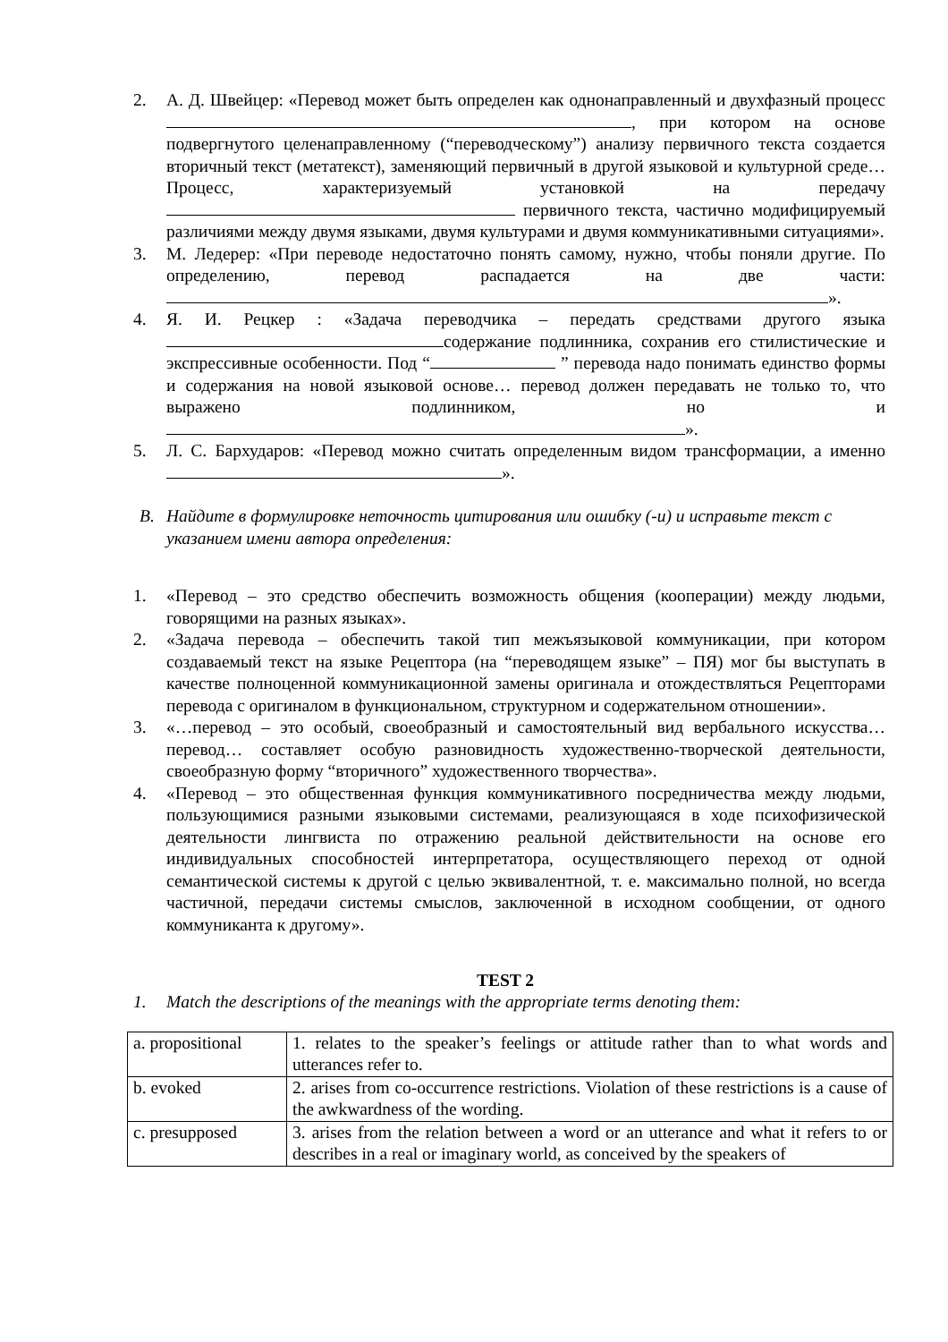2. А. Д. Швейцер: «Перевод может быть определен как однонаправленный и двухфазный процесс , при котором на основе подвергнутого целенаправленному (“переводческому”) анализу первичного текста создается вторичный текст (метатекст), заменяющий первичный в другой языковой и культурной среде… Процесс, характеризуемый установкой на передачу первичного текста, частично модифицируемый различиями между двумя языками, двумя культурами и двумя коммуникативными ситуациями».
3. М. Ледерер: «При переводе недостаточно понять самому, нужно, чтобы поняли другие. По определению, перевод распадается на две части: ».
4. Я. И. Рецкер : «Задача переводчика – передать средствами другого языка содержание подлинника, сохранив его стилистические и экспрессивные особенности. Под “ ” перевода надо понимать единство формы и содержания на новой языковой основе… перевод должен передавать не только то, что выражено подлинником, но и ».
5. Л. С. Бархударов: «Перевод можно считать определенным видом трансформации, а именно ».
B. Найдите в формулировке неточность цитирования или ошибку (-и) и исправьте текст с указанием имени автора определения:
1. «Перевод – это средство обеспечить возможность общения (кооперации) между людьми, говорящими на разных языках».
2. «Задача перевода – обеспечить такой тип межъязыковой коммуникации, при котором создаваемый текст на языке Рецептора (на “переводящем языке” – ПЯ) мог бы выступать в качестве полноценной коммуникационной замены оригинала и отождествляться Рецепторами перевода с оригиналом в функциональном, структурном и содержательном отношении».
3. «…перевод – это особый, своеобразный и самостоятельный вид вербального искусства… перевод… составляет особую разновидность художественно-творческой деятельности, своеобразную форму “вторичного” художественного творчества».
4. «Перевод – это общественная функция коммуникативного посредничества между людьми, пользующимися разными языковыми системами, реализующаяся в ходе психофизической деятельности лингвиста по отражению реальной действительности на основе его индивидуальных способностей интерпретатора, осуществляющего переход от одной семантической системы к другой с целью эквивалентной, т. е. максимально полной, но всегда частичной, передачи системы смыслов, заключенной в исходном сообщении, от одного коммуниканта к другому».
TEST 2
1. Match the descriptions of the meanings with the appropriate terms denoting them:
| a. propositional | 1. relates to the speaker’s feelings or attitude rather than to what words and utterances refer to. |
| b. evoked | 2. arises from co-occurrence restrictions. Violation of these restrictions is a cause of the awkwardness of the wording. |
| c. presupposed | 3. arises from the relation between a word or an utterance and what it refers to or describes in a real or imaginary world, as conceived by the speakers of |